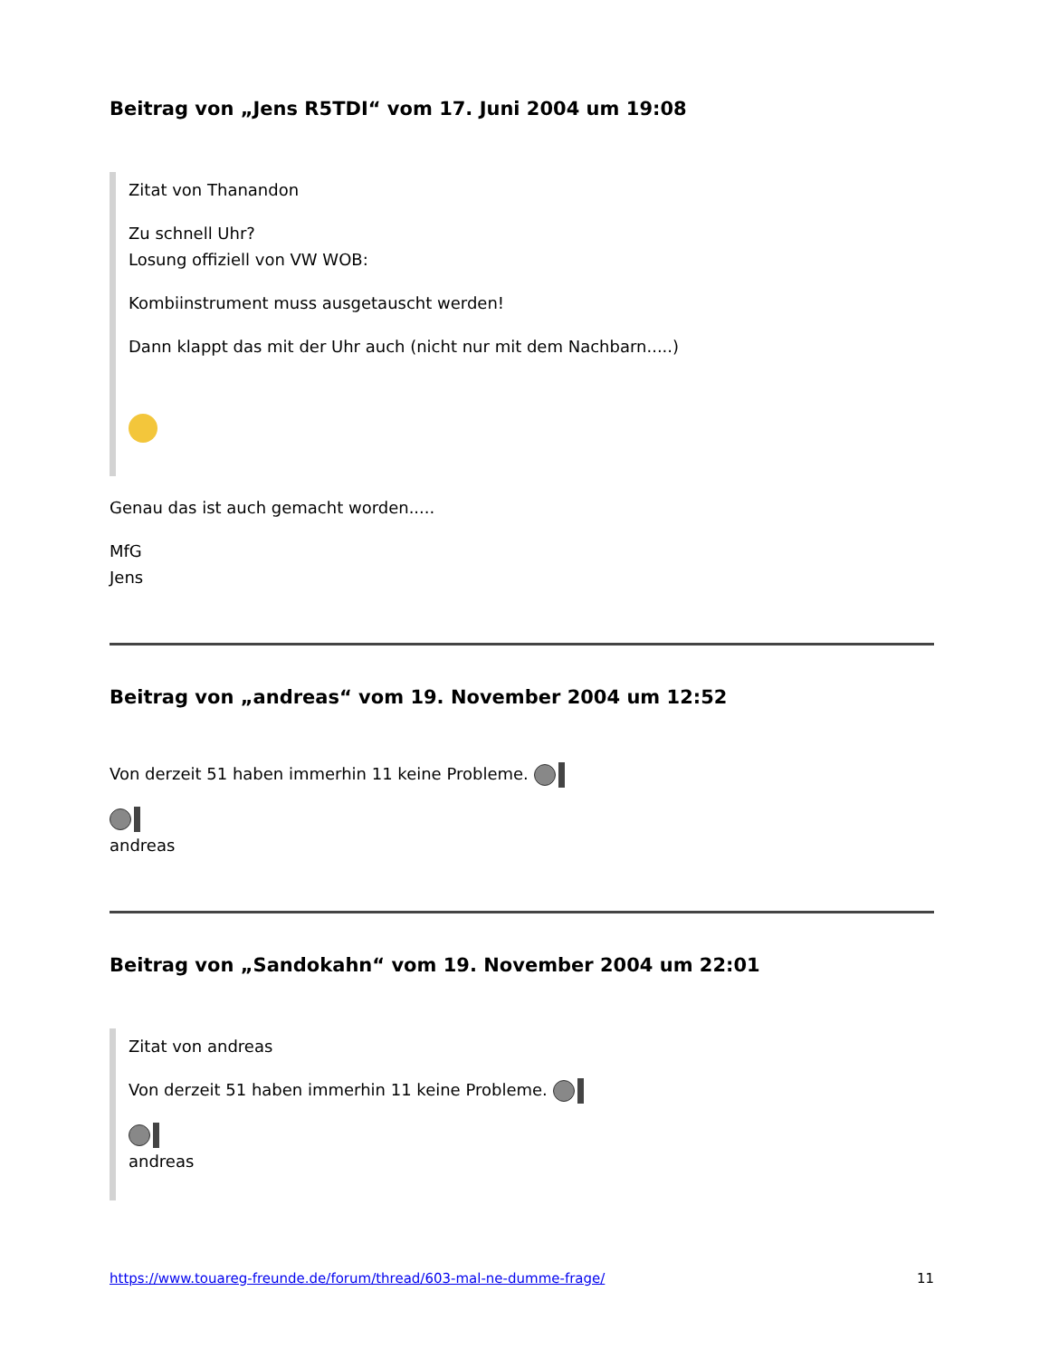Beitrag von „Jens R5TDI“ vom 17. Juni 2004 um 19:08
Zitat von Thanandon
Zu schnell Uhr?
Losung offiziell von VW WOB:
Kombiinstrument muss ausgetauscht werden!
Dann klappt das mit der Uhr auch (nicht nur mit dem Nachbarn.....)
Genau das ist auch gemacht worden.....
MfG
Jens
Beitrag von „andreas“ vom 19. November 2004 um 12:52
Von derzeit 51 haben immerhin 11 keine Probleme.
andreas
Beitrag von „Sandokahn“ vom 19. November 2004 um 22:01
Zitat von andreas
Von derzeit 51 haben immerhin 11 keine Probleme.
andreas
https://www.touareg-freunde.de/forum/thread/603-mal-ne-dumme-frage/ 11